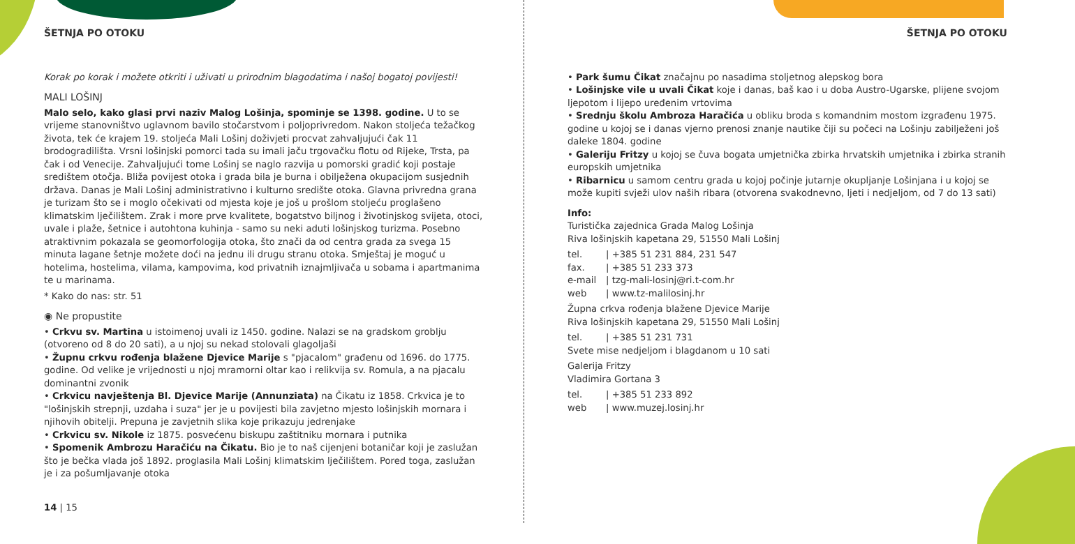ŠETNJA PO OTOKU
Korak po korak i možete otkriti i uživati u prirodnim blagodatima i našoj bogatoj povijesti!
MALI LOŠINJ
Malo selo, kako glasi prvi naziv Malog Lošinja, spominje se 1398. godine. U to se vrijeme stanovništvo uglavnom bavilo stočarstvom i poljoprivredom. Nakon stoljeća težačkog života, tek će krajem 19. stoljeća Mali Lošinj doživjeti procvat zahvaljujući čak 11 brodogradilišta. Vrsni lošinjski pomorci tada su imali jaču trgovačku flotu od Rijeke, Trsta, pa čak i od Venecije. Zahvaljujući tome Lošinj se naglo razvija u pomorski gradić koji postaje središtem otočja. Bliža povijest otoka i grada bila je burna i obilježena okupacijom susjednih država. Danas je Mali Lošinj administrativno i kulturno središte otoka. Glavna privredna grana je turizam što se i moglo očekivati od mjesta koje je još u prošlom stoljeću proglašeno klimatskim lječilištem. Zrak i more prve kvalitete, bogatstvo biljnog i životinjskog svijeta, otoci, uvale i plaže, šetnice i autohtona kuhinja - samo su neki aduti lošinjskog turizma. Posebno atraktivnim pokazala se geomorfologija otoka, što znači da od centra grada za svega 15 minuta lagane šetnje možete doći na jednu ili drugu stranu otoka. Smještaj je moguć u hotelima, hostelima, vilama, kampovima, kod privatnih iznajmljivača u sobama i apartmanima te u marinama.
* Kako do nas: str. 51
◉ Ne propustite
• Crkvu sv. Martina u istoimenoj uvali iz 1450. godine. Nalazi se na gradskom groblju (otvoreno od 8 do 20 sati), a u njoj su nekad stolovali glagoljaši
• Župnu crkvu rođenja blažene Djevice Marije s "pjacalom" građenu od 1696. do 1775. godine. Od velike je vrijednosti u njoj mramorni oltar kao i relikvija sv. Romula, a na pjacalu dominantni zvonik
• Crkvicu navještenja Bl. Djevice Marije (Annunziata) na Čikatu iz 1858. Crkvica je to "lošinjskih strepnji, uzdaha i suza" jer je u povijesti bila zavjetno mjesto lošinjskih mornara i njihovih obitelji. Prepuna je zavjetnih slika koje prikazuju jedrenjake
• Crkvicu sv. Nikole iz 1875. posvećenu biskupu zaštitniku mornara i putnika
• Spomenik Ambrozu Haračiću na Čikatu. Bio je to naš cijenjeni botaničar koji je zaslužan što je bečka vlada još 1892. proglasila Mali Lošinj klimatskim lječilištem. Pored toga, zaslužan je i za pošumljavanje otoka
14 | 15
ŠETNJA PO OTOKU
• Park šumu Čikat značajnu po nasadima stoljetnog alepskog bora
• Lošinjske vile u uvali Čikat koje i danas, baš kao i u doba Austro-Ugarske, plijene svojom ljepotom i lijepo uređenim vrtovima
• Srednju školu Ambroza Haračića u obliku broda s komandnim mostom izgrađenu 1975. godine u kojoj se i danas vjerno prenosi znanje nautike čiji su počeci na Lošinju zabilježeni još daleke 1804. godine
• Galeriju Fritzy u kojoj se čuva bogata umjetnička zbirka hrvatskih umjetnika i zbirka stranih europskih umjetnika
• Ribarnicu u samom centru grada u kojoj počinje jutarnje okupljanje Lošinjana i u kojoj se može kupiti svježi ulov naših ribara (otvorena svakodnevno, ljeti i nedjeljom, od 7 do 13 sati)
Info:
Turistička zajednica Grada Malog Lošinja
Riva lošinjskih kapetana 29, 51550 Mali Lošinj
| tel. | / +385 51 231 884, 231 547 |
| fax. | / +385 51 233 373 |
| e-mail | / tzg-mali-losinj@ri.t-com.hr |
| web | / www.tz-malilosinj.hr |
Župna crkva rođenja blažene Djevice Marije
Riva lošinjskih kapetana 29, 51550 Mali Lošinj
| tel. | / +385 51 231 731 |
Svete mise nedjeljom i blagdanom u 10 sati
Galerija Fritzy
Vladimira Gortana 3
| tel. | / +385 51 233 892 |
| web | / www.muzej.losinj.hr |